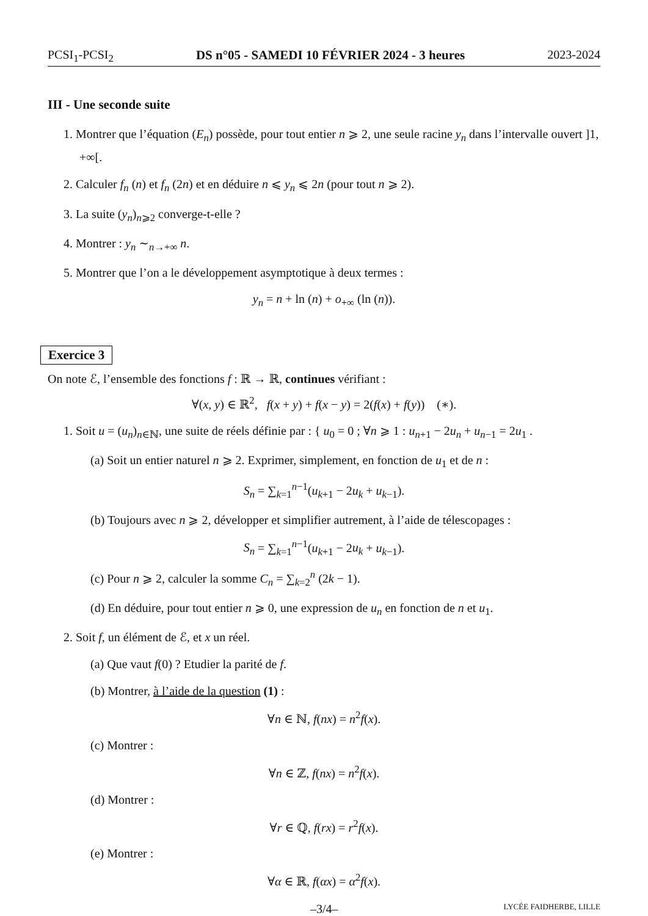PCSI<sub>1</sub>-PCSI<sub>2</sub> DS n°05 - SAMEDI 10 FÉVRIER 2024 - 3 heures 2023-2024
III - Une seconde suite
1. Montrer que l’équation (E<sub>n</sub>) possède, pour tout entier n ⩾ 2, une seule racine y<sub>n</sub> dans l’intervalle ouvert ]1, +∞[.
2. Calculer f<sub>n</sub> (n) et f<sub>n</sub> (2n) et en déduire n ⩽ y<sub>n</sub> ⩽ 2n (pour tout n ⩾ 2).
3. La suite (y<sub>n</sub>)<sub>n⩾2</sub> converge-t-elle ?
4. Montrer : y<sub>n</sub> ∼<sub>n→+∞</sub> n.
5. Montrer que l’on a le développement asymptotique à deux termes :
y<sub>n</sub> = n + ln (n) + o<sub>+∞</sub> (ln (n)).
Exercice 3
On note ℰ, l’ensemble des fonctions f : ℝ → ℝ, continues vérifiant :
∀(x, y) ∈ ℝ<sup>2</sup>, f(x + y) + f(x − y) = 2(f(x) + f(y)) (∗).
1. Soit u = (u<sub>n</sub>)<sub>n∈ℕ</sub>, une suite de réels définie par : { u<sub>0</sub> = 0 ; ∀n ⩾ 1 : u<sub>n+1</sub> − 2u<sub>n</sub> + u<sub>n−1</sub> = 2u<sub>1</sub> .
(a) Soit un entier naturel n ⩾ 2. Exprimer, simplement, en fonction de u<sub>1</sub> et de n :
S<sub>n</sub> = ∑<sub>k=1</sub><sup>n−1</sup>(u<sub>k+1</sub> − 2u<sub>k</sub> + u<sub>k−1</sub>).
(b) Toujours avec n ⩾ 2, développer et simplifier autrement, à l’aide de télescopages :
S<sub>n</sub> = ∑<sub>k=1</sub><sup>n−1</sup>(u<sub>k+1</sub> − 2u<sub>k</sub> + u<sub>k−1</sub>).
(c) Pour n ⩾ 2, calculer la somme C<sub>n</sub> = ∑<sub>k=2</sub><sup>n</sup> (2k − 1).
(d) En déduire, pour tout entier n ⩾ 0, une expression de u<sub>n</sub> en fonction de n et u<sub>1</sub>.
2. Soit f, un élément de ℰ, et x un réel.
(a) Que vaut f(0) ? Etudier la parité de f.
(b) Montrer, à l’aide de la question (1) :
∀n ∈ ℕ, f(nx) = n<sup>2</sup>f(x).
(c) Montrer :
∀n ∈ ℤ, f(nx) = n<sup>2</sup>f(x).
(d) Montrer :
∀r ∈ ℚ, f(rx) = r<sup>2</sup>f(x).
(e) Montrer :
∀α ∈ ℝ, f(αx) = α<sup>2</sup>f(x).
–3/4– LYCÉE FAIDHERBE, LILLE